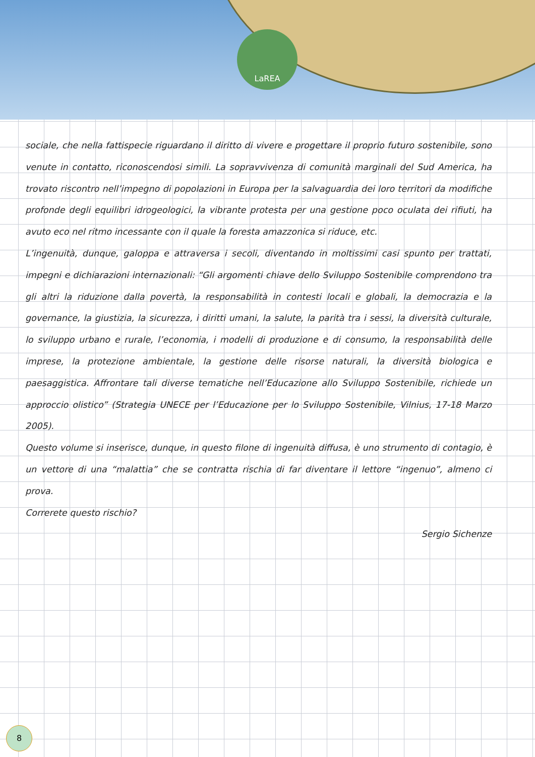LaREA
sociale, che nella fattispecie riguardano il diritto di vivere e progettare il proprio futuro sostenibile, sono venute in contatto, riconoscendosi simili. La sopravvivenza di comunità marginali del Sud America, ha trovato riscontro nell’impegno di popolazioni in Europa per la salvaguardia dei loro territori da modifiche profonde degli equilibri idrogeologici, la vibrante protesta per una gestione poco oculata dei rifiuti, ha avuto eco nel ritmo incessante con il quale la foresta amazzonica si riduce, etc.
L’ingenuità, dunque, galoppa e attraversa i secoli, diventando in moltissimi casi spunto per trattati, impegni e dichiarazioni internazionali: “Gli argomenti chiave dello Sviluppo Sostenibile comprendono tra gli altri la riduzione dalla povertà, la responsabilità in contesti locali e globali, la democrazia e la governance, la giustizia, la sicurezza, i diritti umani, la salute, la parità tra i sessi, la diversità culturale, lo sviluppo urbano e rurale, l’economia, i modelli di produzione e di consumo, la responsabilità delle imprese, la protezione ambientale, la gestione delle risorse naturali, la diversità biologica e paesaggistica. Affrontare tali diverse tematiche nell’Educazione allo Sviluppo Sostenibile, richiede un approccio olistico” (Strategia UNECE per l’Educazione per lo Sviluppo Sostenibile, Vilnius, 17-18 Marzo 2005).
Questo volume si inserisce, dunque, in questo filone di ingenuità diffusa, è uno strumento di contagio, è un vettore di una “malattia” che se contratta rischia di far diventare il lettore “ingenuo”, almeno ci prova.
Correrete questo rischio?
Sergio Sichenze
8